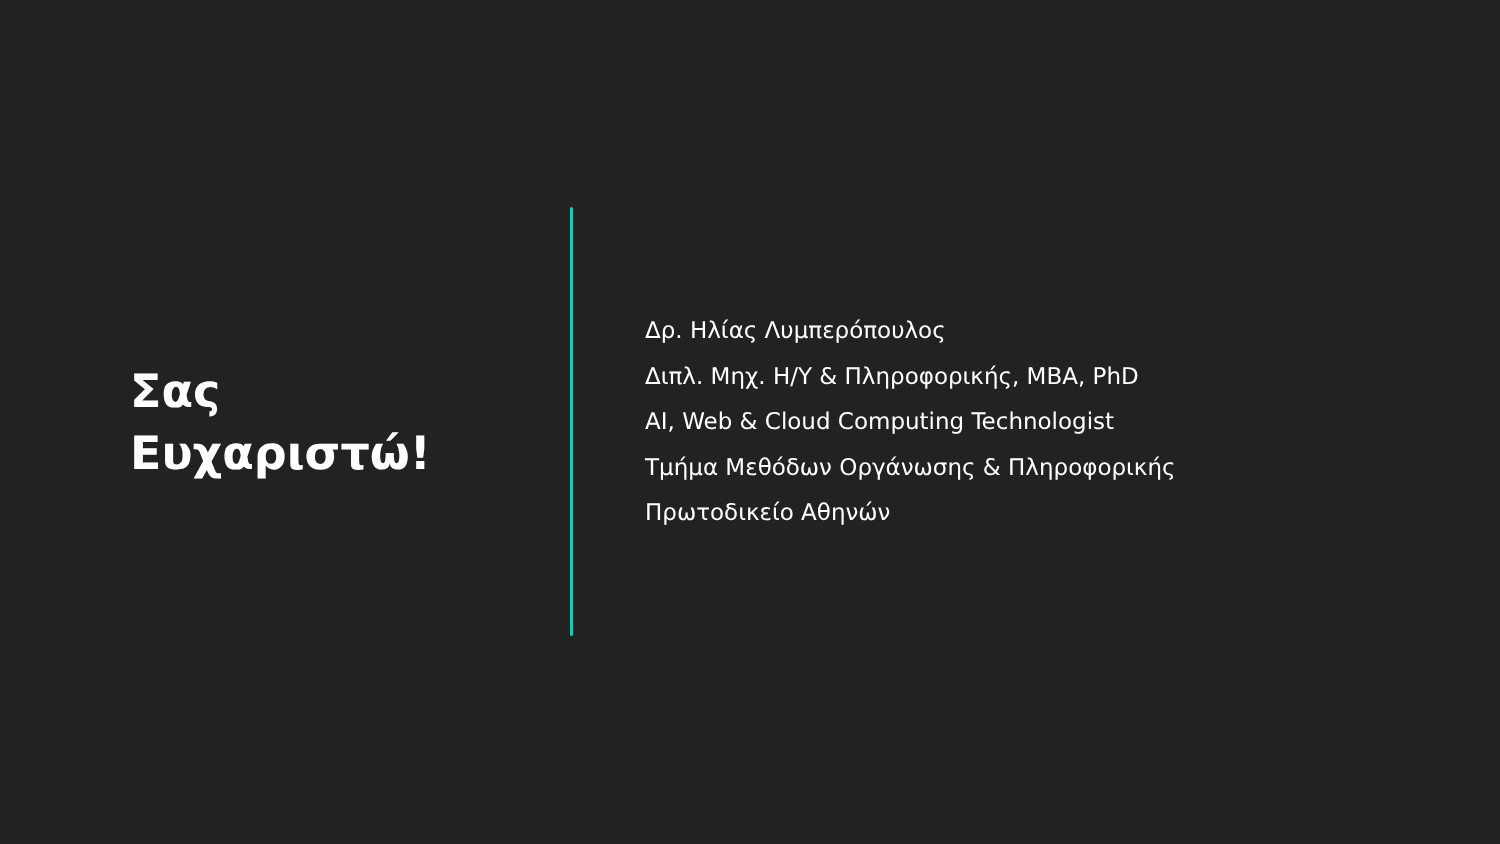Σας
Ευχαριστώ!
Δρ. Ηλίας Λυμπερόπουλος
Διπλ. Μηχ. Η/Υ & Πληροφορικής, MBA, PhD
AI, Web & Cloud Computing Technologist
Τμήμα Μεθόδων Οργάνωσης & Πληροφορικής
Πρωτοδικείο Αθηνών